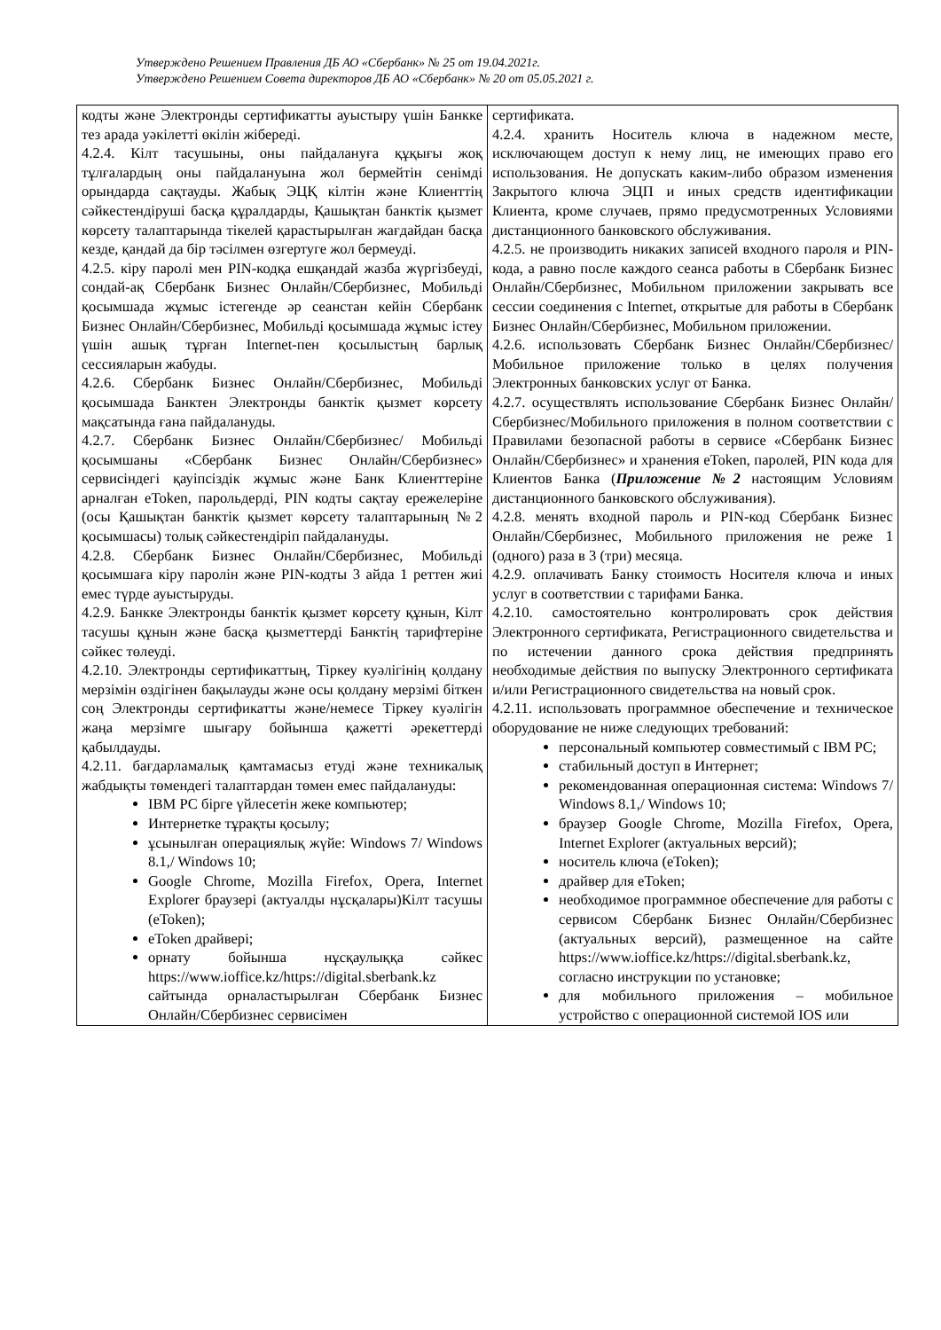Утверждено Решением Правления ДБ АО «Сбербанк» № 25 от 19.04.2021г.
Утверждено Решением Совета директоров ДБ АО «Сбербанк» № 20 от 05.05.2021 г.
| кодты және Электронды сертификатты ауыстыру үшін Банкке тез арада уәкілетті өкілін жібереді. 4.2.4. Кілт тасушыны, оны пайдалануға құқығы жоқ тұлғалардың оны пайдалануына жол бермейтін сенімді орындарда сақтауды. Жабық ЭЦҚ кілтін және Клиенттің сәйкестендіруші басқа құралдарды, Қашықтан банктік қызмет көрсету талаптарында тікелей қарастырылған жағдайдан басқа кезде, қандай да бір тәсілмен өзгертуге жол бермеуді. 4.2.5. кіру паролі мен PIN-кодқа ешқандай жазба жүргізбеуді, сондай-ақ Сбербанк Бизнес Онлайн/Сбербизнес, Мобильді қосымшада жұмыс істегенде әр сеанстан кейін Сбербанк Бизнес Онлайн/Сбербизнес, Мобильді қосымшада жұмыс істеу үшін ашық тұрған Internet-пен қосылыстың барлық сессияларын жабуды. 4.2.6. Сбербанк Бизнес Онлайн/Сбербизнес, Мобильді қосымшада Банктен Электронды банктік қызмет көрсету мақсатында ғана пайдалануды. 4.2.7. Сбербанк Бизнес Онлайн/Сбербизнес/ Мобильді қосымшаны «Сбербанк Бизнес Онлайн/Сбербизнес» сервисіндегі қауіпсіздік жұмыс және Банк Клиенттеріне арналған eToken, парольдерді, PIN кодты сақтау ережелеріне (осы Қашықтан банктік қызмет көрсету талаптарының №2 қосымшасы) толық сәйкестендіріп пайдалануды. 4.2.8. Сбербанк Бизнес Онлайн/Сбербизнес, Мобильді қосымшаға кіру паролін және PIN-кодты 3 айда 1 реттен жиі емес түрде ауыстыруды. 4.2.9. Банкке Электронды банктік қызмет көрсету құнын, Кілт тасушы құнын және басқа қызметтерді Банктің тарифтеріне сәйкес төлеуді. 4.2.10. Электронды сертификаттың, Тіркеу куәлігінің қолдану мерзімін өздігінен бақылауды және осы қолдану мерзімі біткен соң Электронды сертификатты және/немесе Тіркеу куәлігін жаңа мерзімге шығару бойынша қажетті әрекеттерді қабылдауды. 4.2.11. бағдарламалық қамтамасыз етуді және техникалық жабдықты төмендегі талаптардан төмен емес пайдалануды: IBM PC бірге үйлесетін жеке компьютер; Интернетке тұрақты қосылу; ұсынылған операциялық жүйе: Windows 7/ Windows 8.1,/ Windows 10; Google Chrome, Mozilla Firefox, Opera, Internet Explorer браузері (актуалды нұсқалары)Кілт тасушы (eToken); eToken драйвері; орнату бойынша нұсқаулыққа сәйкес https://www.ioffice.kz/https://digital.sberbank.kz сайтында орналастырылған Сбербанк Бизнес Онлайн/Сбербизнес сервисімен | сертификата. 4.2.4. хранить Носитель ключа в надежном месте, исключающем доступ к нему лиц, не имеющих право его использования. Не допускать каким-либо образом изменения Закрытого ключа ЭЦП и иных средств идентификации Клиента, кроме случаев, прямо предусмотренных Условиями дистанционного банковского обслуживания. 4.2.5. не производить никаких записей входного пароля и PIN-кода, а равно после каждого сеанса работы в Сбербанк Бизнес Онлайн/Сбербизнес, Мобильном приложении закрывать все сессии соединения с Internet, открытые для работы в Сбербанк Бизнес Онлайн/Сбербизнес, Мобильном приложении. 4.2.6. использовать Сбербанк Бизнес Онлайн/Сбербизнес/Мобильное приложение только в целях получения Электронных банковских услуг от Банка. 4.2.7. осуществлять использование Сбербанк Бизнес Онлайн/Сбербизнес/Мобильного приложения в полном соответствии с Правилами безопасной работы в сервисе «Сбербанк Бизнес Онлайн/Сбербизнес» и хранения eToken, паролей, PIN кода для Клиентов Банка ( Приложение №2 настоящим Условиям дистанционного банковского обслуживания). 4.2.8. менять входной пароль и PIN-код Сбербанк Бизнес Онлайн/Сбербизнес, Мобильного приложения не реже 1 (одного) раза в 3 (три) месяца. 4.2.9. оплачивать Банку стоимость Носителя ключа и иных услуг в соответствии с тарифами Банка. 4.2.10. самостоятельно контролировать срок действия Электронного сертификата, Регистрационного свидетельства и по истечении данного срока действия предпринять необходимые действия по выпуску Электронного сертификата и/или Регистрационного свидетельства на новый срок. 4.2.11. использовать программное обеспечение и техническое оборудование не ниже следующих требований: персональный компьютер совместимый с IBM PC; стабильный доступ в Интернет; рекомендованная операционная система: Windows 7/ Windows 8.1,/ Windows 10; браузер Google Chrome, Mozilla Firefox, Opera, Internet Explorer (актуальных версий); носитель ключа (eToken); драйвер для eToken; необходимое программное обеспечение для работы с сервисом Сбербанк Бизнес Онлайн/Сбербизнес (актуальных версий), размещенное на сайте https://www.ioffice.kz/https://digital.sberbank.kz, согласно инструкции по установке; для мобильного приложения – мобильное устройство с операционной системой IOS или |